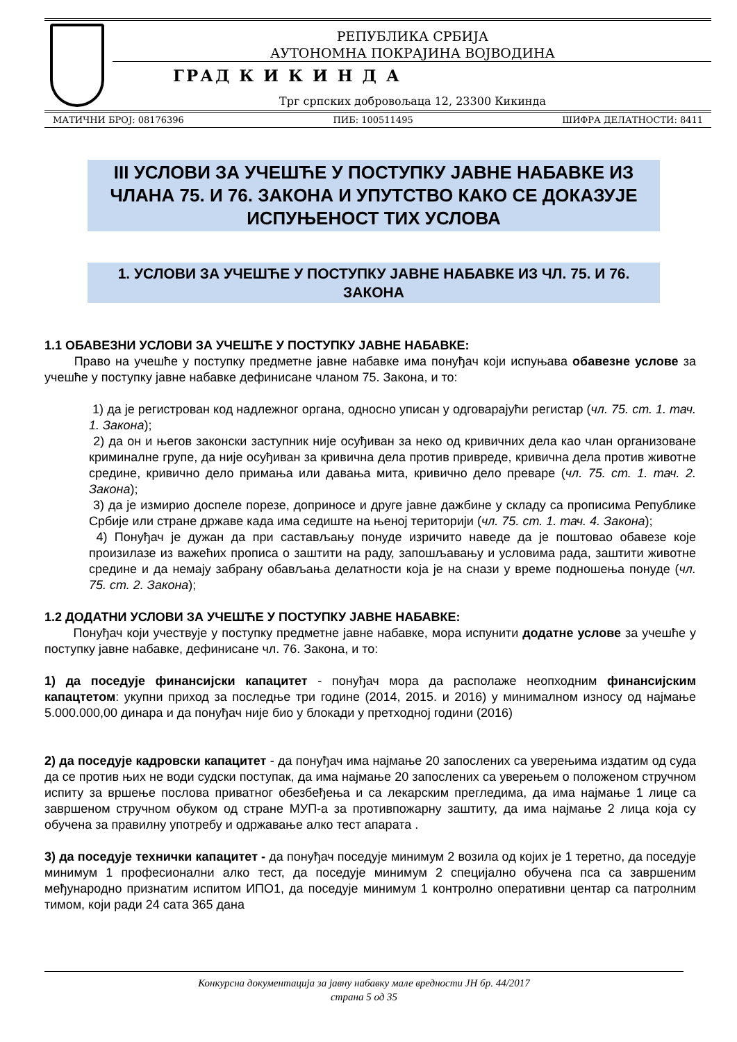РЕПУБЛИКА СРБИЈА
АУТОНОМНА ПОКРАЈИНА ВОЈВОДИНА
ГРАД К И К И Н Д А
Трг српских добровољаца 12, 23300 Кикинда
МАТИЧНИ БРОЈ: 08176396 ПИБ: 100511495 ШИФРА ДЕЛАТНОСТИ: 8411
III УСЛОВИ ЗА УЧЕШЋЕ У ПОСТУПКУ ЈАВНЕ НАБАВКЕ ИЗ ЧЛАНА 75. И 76. ЗАКОНА И УПУТСТВО КАКО СЕ ДОКАЗУЈЕ ИСПУЊЕНОСТ ТИХ УСЛОВА
1. УСЛОВИ ЗА УЧЕШЋЕ У ПОСТУПКУ ЈАВНЕ НАБАВКЕ ИЗ ЧЛ. 75. И 76. ЗАКОНА
1.1 ОБАВЕЗНИ УСЛОВИ ЗА УЧЕШЋЕ У ПОСТУПКУ ЈАВНЕ НАБАВКЕ:
Право на учешће у поступку предметне јавне набавке има понуђач који испуњава обавезне услове за учешће у поступку јавне набавке дефинисане чланом 75. Закона, и то:
1) да је регистрован код надлежног органа, односно уписан у одговарајући регистар (чл. 75. ст. 1. тач. 1. Закона);
2) да он и његов законски заступник није осуђиван за неко од кривичних дела као члан организоване криминалне групе, да није осуђиван за кривична дела против привреде, кривична дела против животне средине, кривично дело примања или давања мита, кривично дело преваре (чл. 75. ст. 1. тач. 2. Закона);
3) да је измирио доспеле порезе, доприносе и друге јавне дажбине у складу са прописима Републике Србије или стране државе када има седиште на њеној територији (чл. 75. ст. 1. тач. 4. Закона);
4) Понуђач је дужан да при састављању понуде изричито наведе да је поштовао обавезе које произилазе из важећих прописа о заштити на раду, запошљавању и условима рада, заштити животне средине и да немају забрану обављања делатности која је на снази у време подношења понуде (чл. 75. ст. 2. Закона);
1.2 ДОДАТНИ УСЛОВИ ЗА УЧЕШЋЕ У ПОСТУПКУ ЈАВНЕ НАБАВКЕ:
Понуђач који учествује у поступку предметне јавне набавке, мора испунити додатне услове за учешће у поступку јавне набавке, дефинисане чл. 76. Закона, и то:
1) да поседује финансијски капацитет - понуђач мора да располаже неопходним финансијским капацтетом: укупни приход за последње три године (2014, 2015. и 2016) у минималном износу од најмање 5.000.000,00 динара и да понуђач није био у блокади у претходној години (2016)
2) да поседује кадровски капацитет - да понуђач има најмање 20 запослених са уверењима издатим од суда да се против њих не води судски поступак, да има најмање 20 запослених са уверењем о положеном стручном испиту за вршење послова приватног обезбеђења и са лекарским прегледима, да има најмање 1 лице са завршеном стручном обуком од стране МУП-а за противпожарну заштиту, да има најмање 2 лица која су обучена за правилну употребу и одржавање алко тест апарата .
3) да поседује технички капацитет - да понуђач поседује минимум 2 возила од којих је 1 теретно, да поседује минимум 1 професионални алко тест, да поседује минимум 2 специјално обучена пса са завршеним међународно признатим испитом ИПО1, да поседује минимум 1 контролно оперативни центар са патролним тимом, који ради 24 сата 365 дана
Конкурсна документација за јавну набавку мале вредности ЈН бр. 44/2017
страна 5 од 35